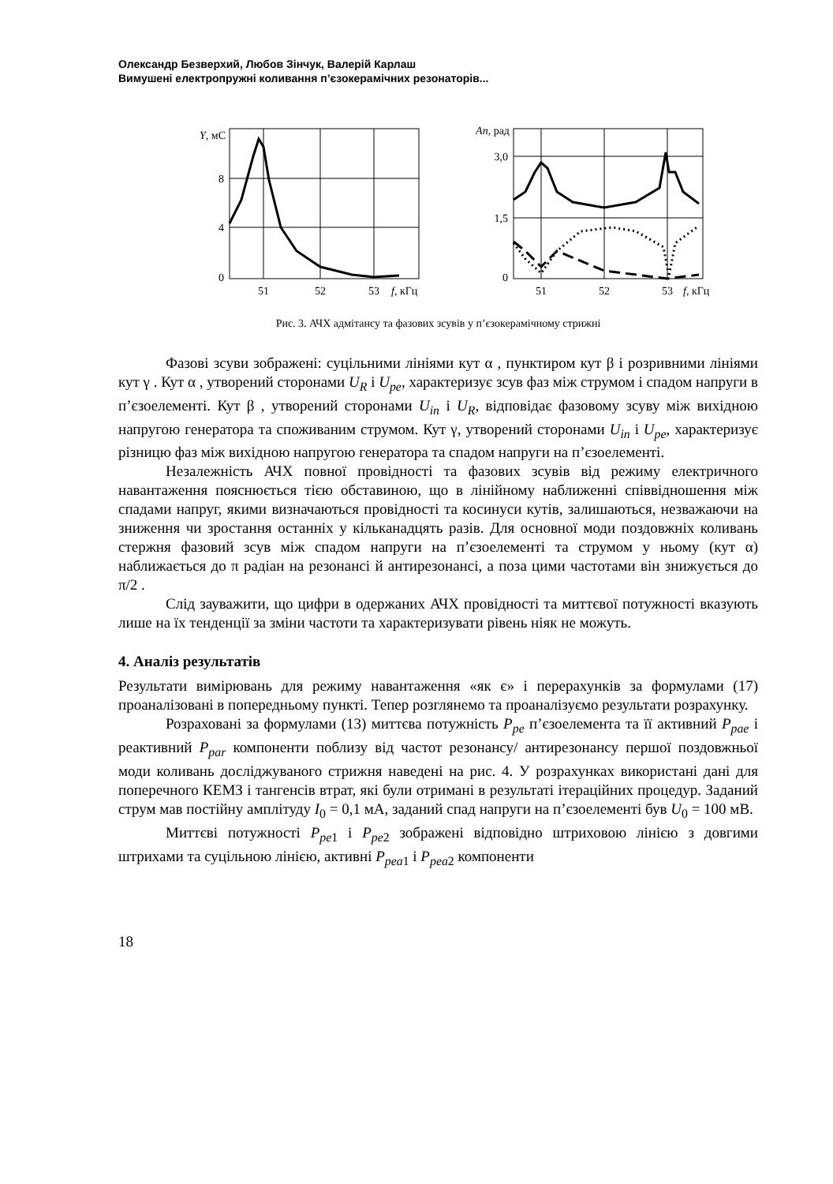Олександр Безверхий, Любов Зінчук, Валерій Карлаш
Вимушені електропружні коливання п’єзокерамічних резонаторів...
Y, мС
8
4
0
51
52
53
f, кГц
An, рад
3,0
1,5
0
51
52
53
f, кГц
Рис. 3. АЧХ адмітансу та фазових зсувів у п’єзокерамічному стрижні
Фазові зсуви зображені: суцільними лініями кут α , пунктиром кут β і розривними лініями кут γ . Кут α , утворений сторонами U<sub>R</sub> і U<sub>pe</sub>, характеризує зсув фаз між струмом і спадом напруги в п’єзоелементі. Кут β , утворений сторонами U<sub>in</sub> і U<sub>R</sub>, відповідає фазовому зсуву між вихідною напругою генератора та споживаним струмом. Кут γ, утворений сторонами U<sub>in</sub> і U<sub>pe</sub>, характеризує різницю фаз між вихідною напругою генератора та спадом напруги на п’єзоелементі.
Незалежність АЧХ повної провідності та фазових зсувів від режиму електричного навантаження пояснюється тією обставиною, що в лінійному наближенні співвідношення між спадами напруг, якими визначаються провідності та косинуси кутів, залишаються, незважаючи на зниження чи зростання останніх у кільканадцять разів. Для основної моди поздовжніх коливань стержня фазовий зсув між спадом напруги на п’єзоелементі та струмом у ньому (кут α) наближається до π радіан на резонансі й антирезонансі, а поза цими частотами він знижується до π/2 .
Слід зауважити, що цифри в одержаних АЧХ провідності та миттєвої потужності вказують лише на їх тенденції за зміни частоти та характеризувати рівень ніяк не можуть.
4. Аналіз результатів
Результати вимірювань для режиму навантаження «як є» і перерахунків за формулами (17) проаналізовані в попередньому пункті. Тепер розглянемо та проаналізуємо результати розрахунку.
Розраховані за формулами (13) миттєва потужність P<sub>pe</sub> п’єзоелемента та її активний P<sub>pae</sub> і реактивний P<sub>par</sub> компоненти поблизу від частот резонансу/ антирезонансу першої поздовжньої моди коливань досліджуваного стрижня наведені на рис. 4. У розрахунках використані дані для поперечного КЕМЗ і тангенсів втрат, які були отримані в результаті ітераційних процедур. Заданий струм мав постійну амплітуду I<sub>0</sub> = 0,1 мА, заданий спад напруги на п’єзоелементі був U<sub>0</sub> = 100 мВ.
Миттєві потужності P<sub>pe</sub><sub>1</sub> і P<sub>pe</sub><sub>2</sub> зображені відповідно штриховою лінією з довгими штрихами та суцільною лінією, активні P<sub>pea</sub><sub>1</sub> і P<sub>pea</sub><sub>2</sub> компоненти
18